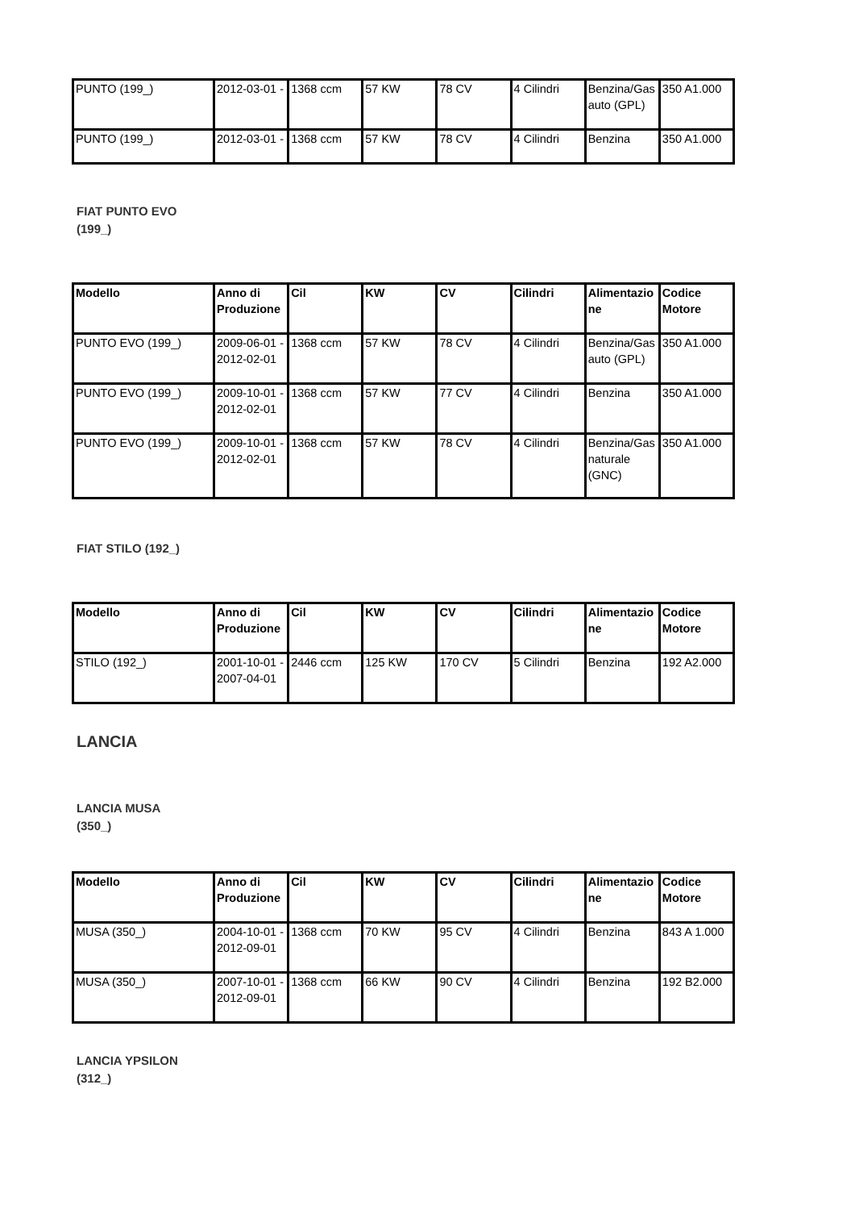| PUNTO (199_) | 2012-03-01 - | 1368 ccm | 57 KW | 78 CV | 4 Cilindri | Benzina/Gasauto (GPL) | 350 A1.000 |
| PUNTO (199_) | 2012-03-01 - | 1368 ccm | 57 KW | 78 CV | 4 Cilindri | Benzina | 350 A1.000 |
FIAT PUNTO EVO
(199_)
| Modello | Anno di Produzione | Cil | KW | CV | Cilindri | Alimentazione | Codice Motore |
| --- | --- | --- | --- | --- | --- | --- | --- |
| PUNTO EVO (199_) | 2009-06-01 - 2012-02-01 | 1368 ccm | 57 KW | 78 CV | 4 Cilindri | Benzina/Gasauto (GPL) | 350 A1.000 |
| PUNTO EVO (199_) | 2009-10-01 - 2012-02-01 | 1368 ccm | 57 KW | 77 CV | 4 Cilindri | Benzina | 350 A1.000 |
| PUNTO EVO (199_) | 2009-10-01 - 2012-02-01 | 1368 ccm | 57 KW | 78 CV | 4 Cilindri | Benzina/Gas naturale (GNC) | 350 A1.000 |
FIAT STILO (192_)
| Modello | Anno di Produzione | Cil | KW | CV | Cilindri | Alimentazione | Codice Motore |
| --- | --- | --- | --- | --- | --- | --- | --- |
| STILO (192_) | 2001-10-01 - 2007-04-01 | 2446 ccm | 125 KW | 170 CV | 5 Cilindri | Benzina | 192 A2.000 |
LANCIA
LANCIA MUSA
(350_)
| Modello | Anno di Produzione | Cil | KW | CV | Cilindri | Alimentazione | Codice Motore |
| --- | --- | --- | --- | --- | --- | --- | --- |
| MUSA (350_) | 2004-10-01 - 2012-09-01 | 1368 ccm | 70 KW | 95 CV | 4 Cilindri | Benzina | 843 A 1.000 |
| MUSA (350_) | 2007-10-01 - 2012-09-01 | 1368 ccm | 66 KW | 90 CV | 4 Cilindri | Benzina | 192 B2.000 |
LANCIA YPSILON
(312_)